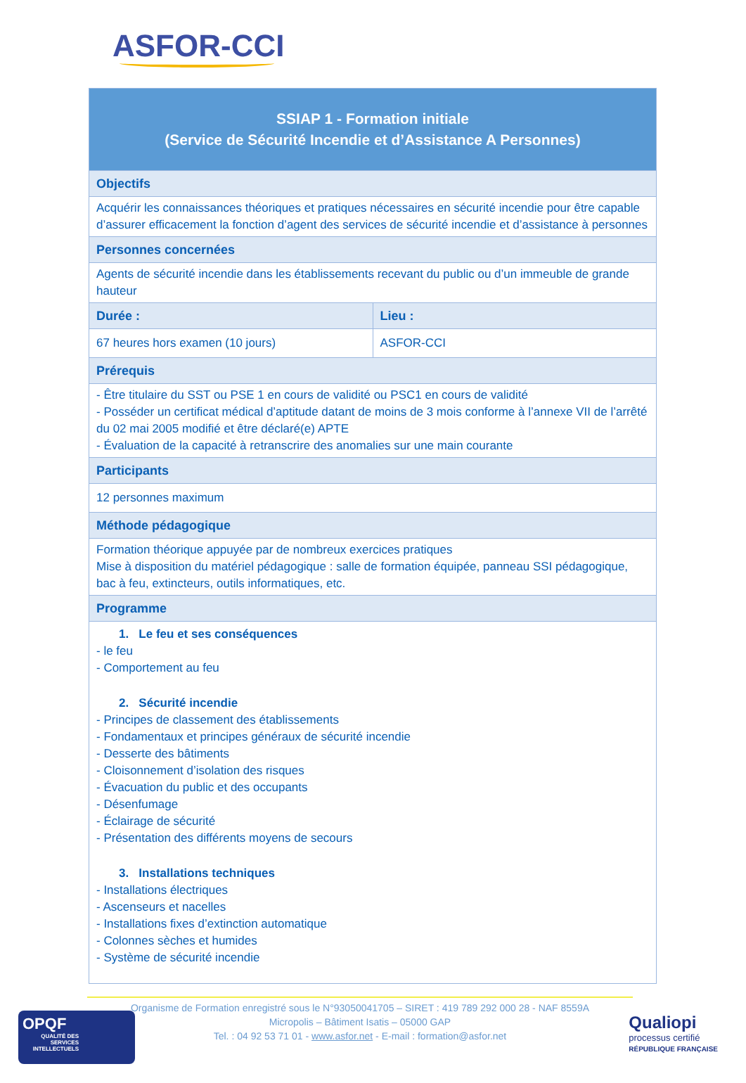ASFOR-CCI
| SSIAP 1 - Formation initiale (Service de Sécurité Incendie et d’Assistance A Personnes) | |
| --- | --- |
| Objectifs | |
| Acquérir les connaissances théoriques et pratiques nécessaires en sécurité incendie pour être capable d’assurer efficacement la fonction d’agent des services de sécurité incendie et d’assistance à personnes | |
| Personnes concernées | |
| Agents de sécurité incendie dans les établissements recevant du public ou d’un immeuble de grande hauteur | |
| Durée : | Lieu : |
| 67 heures hors examen (10 jours) | ASFOR-CCI |
| Prérequis | |
| - Être titulaire du SST ou PSE 1 en cours de validité ou PSC1 en cours de validité - Posséder un certificat médical d’aptitude datant de moins de 3 mois conforme à l’annexe VII de l’arrêté du 02 mai 2005 modifié et être déclaré(e) APTE - Évaluation de la capacité à retranscrire des anomalies sur une main courante | |
| Participants | |
| 12 personnes maximum | |
| Méthode pédagogique | |
| Formation théorique appuyée par de nombreux exercices pratiques Mise à disposition du matériel pédagogique : salle de formation équipée, panneau SSI pédagogique, bac à feu, extincteurs, outils informatiques, etc. | |
| Programme | |
| 1. Le feu et ses conséquences - le feu - Comportement au feu 2. Sécurité incendie - Principes de classement des établissements - Fondamentaux et principes généraux de sécurité incendie - Desserte des bâtiments - Cloisonnement d’isolation des risques - Évacuation du public et des occupants - Désenfumage - Éclairage de sécurité - Présentation des différents moyens de secours 3. Installations techniques - Installations électriques - Ascenseurs et nacelles - Installations fixes d’extinction automatique - Colonnes sèches et humides - Système de sécurité incendie | |
Organisme de Formation enregistré sous le N°93050041705 – SIRET : 419 789 292 000 28 - NAF 8559A
Micropolis – Bâtiment Isatis – 05000 GAP
Tel. : 04 92 53 71 01 - www.asfor.net - E-mail : formation@asfor.net
OPQF
QUALITÉ DES SERVICES INTELLECTUELS
Qualiopi
processus certifié
RÉPUBLIQUE FRANÇAISE